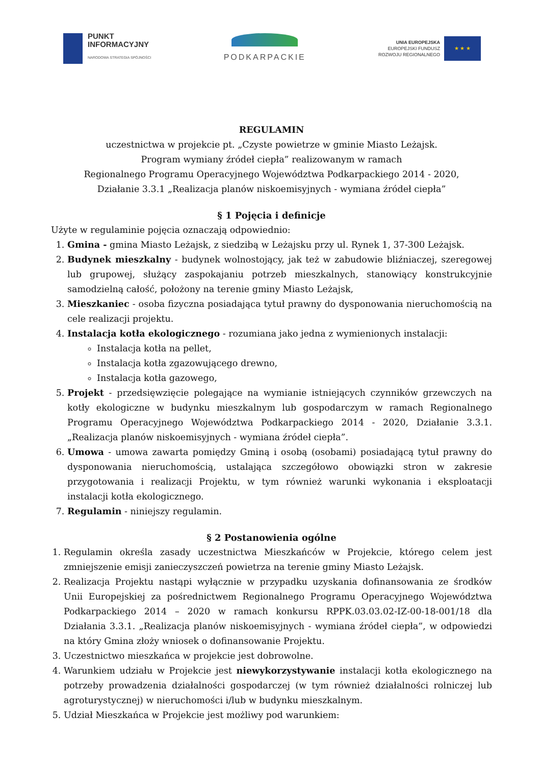PUNKT
INFORMACYJNY
NARODOWA STRATEGIA SPÓJNOŚCI
PODKARPACKIE
UNIA EUROPEJSKA
EUROPEJSKI FUNDUSZ
ROZWOJU REGIONALNEGO
★ ★ ★
REGULAMIN
uczestnictwa w projekcie pt. „Czyste powietrze w gminie Miasto Leżajsk.
Program wymiany źródeł ciepła” realizowanym w ramach
Regionalnego Programu Operacyjnego Województwa Podkarpackiego 2014 - 2020,
Działanie 3.3.1 „Realizacja planów niskoemisyjnych - wymiana źródeł ciepła”
§ 1 Pojęcia i definicje
Użyte w regulaminie pojęcia oznaczają odpowiednio:
1. Gmina - gmina Miasto Leżajsk, z siedzibą w Leżajsku przy ul. Rynek 1, 37-300 Leżajsk.
2. Budynek mieszkalny - budynek wolnostojący, jak też w zabudowie bliźniaczej, szeregowej lub grupowej, służący zaspokajaniu potrzeb mieszkalnych, stanowiący konstrukcyjnie samodzielną całość, położony na terenie gminy Miasto Leżajsk,
3. Mieszkaniec - osoba fizyczna posiadająca tytuł prawny do dysponowania nieruchomością na cele realizacji projektu.
4. Instalacja kotła ekologicznego - rozumiana jako jedna z wymienionych instalacji:
Instalacja kotła na pellet,
Instalacja kotła zgazowującego drewno,
Instalacja kotła gazowego,
5. Projekt - przedsięwzięcie polegające na wymianie istniejących czynników grzewczych na kotły ekologiczne w budynku mieszkalnym lub gospodarczym w ramach Regionalnego Programu Operacyjnego Województwa Podkarpackiego 2014 - 2020, Działanie 3.3.1. „Realizacja planów niskoemisyjnych - wymiana źródeł ciepła”.
6. Umowa - umowa zawarta pomiędzy Gminą i osobą (osobami) posiadającą tytuł prawny do dysponowania nieruchomością, ustalająca szczegółowo obowiązki stron w zakresie przygotowania i realizacji Projektu, w tym również warunki wykonania i eksploatacji instalacji kotła ekologicznego.
7. Regulamin - niniejszy regulamin.
§ 2 Postanowienia ogólne
1. Regulamin określa zasady uczestnictwa Mieszkańców w Projekcie, którego celem jest zmniejszenie emisji zanieczyszczeń powietrza na terenie gminy Miasto Leżajsk.
2. Realizacja Projektu nastąpi wyłącznie w przypadku uzyskania dofinansowania ze środków Unii Europejskiej za pośrednictwem Regionalnego Programu Operacyjnego Województwa Podkarpackiego 2014 – 2020 w ramach konkursu RPPK.03.03.02-IZ-00-18-001/18 dla Działania 3.3.1. „Realizacja planów niskoemisyjnych - wymiana źródeł ciepła”, w odpowiedzi na który Gmina złoży wniosek o dofinansowanie Projektu.
3. Uczestnictwo mieszkańca w projekcie jest dobrowolne.
4. Warunkiem udziału w Projekcie jest niewykorzystywanie instalacji kotła ekologicznego na potrzeby prowadzenia działalności gospodarczej (w tym również działalności rolniczej lub agroturystycznej) w nieruchomości i/lub w budynku mieszkalnym.
5. Udział Mieszkańca w Projekcie jest możliwy pod warunkiem: